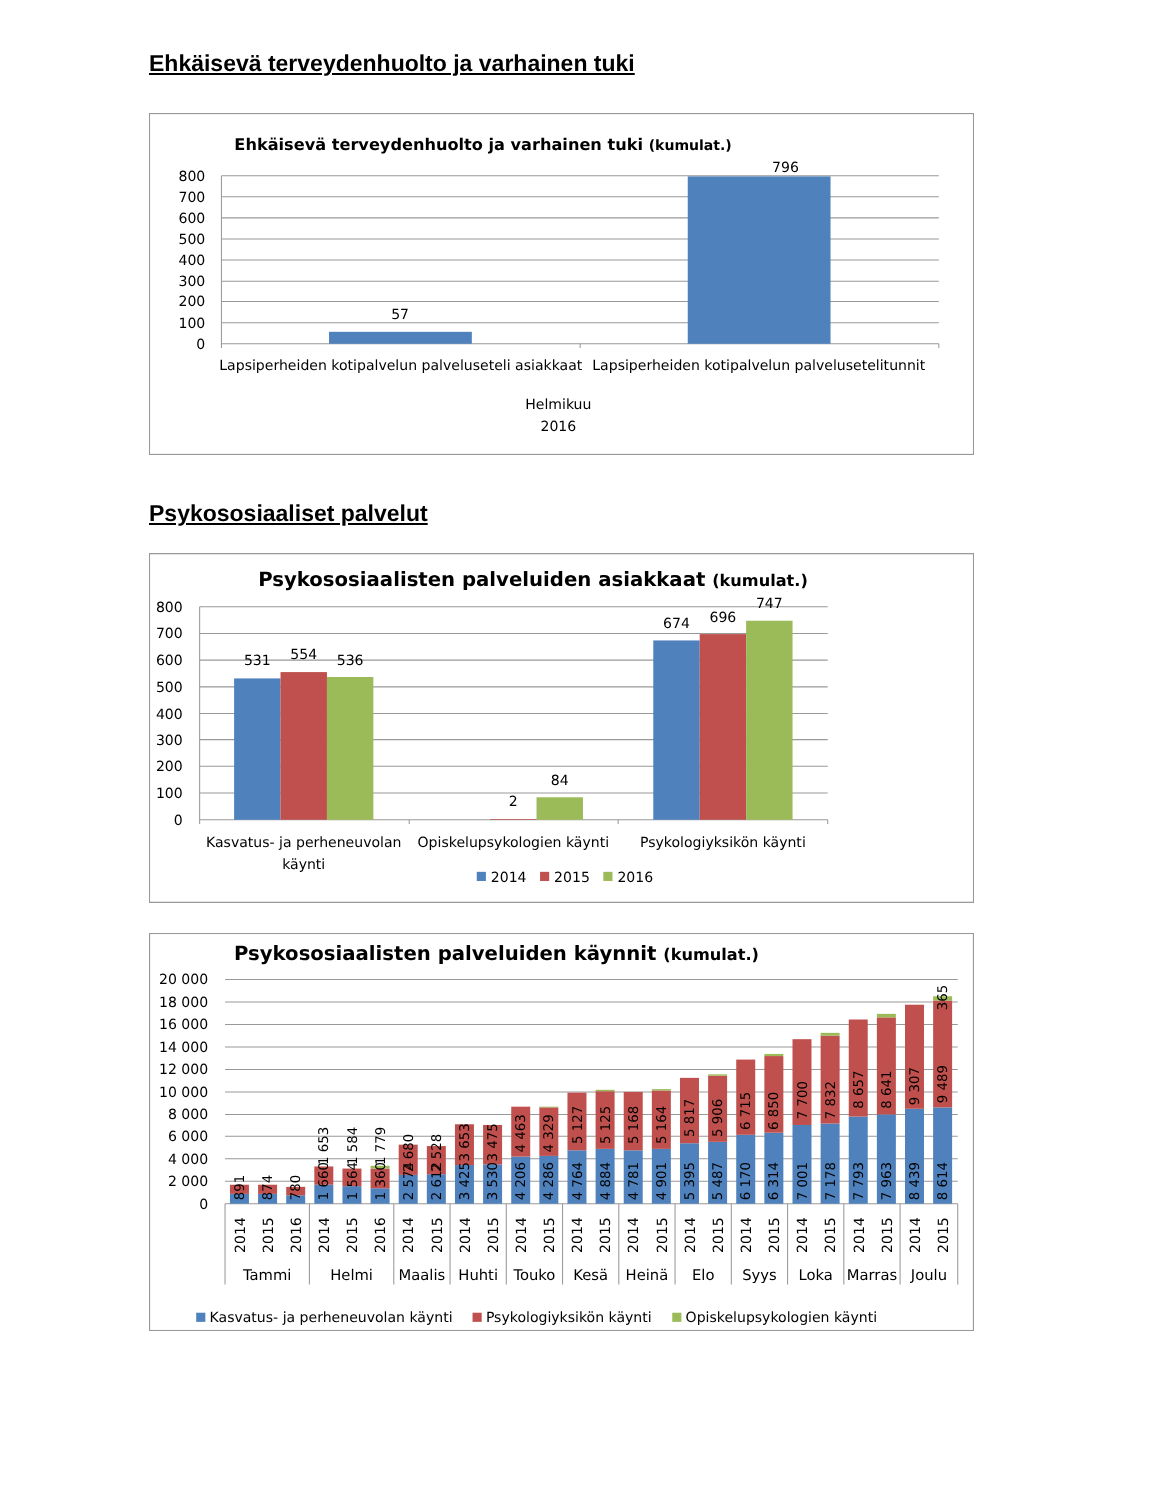Ehkäisevä terveydenhuolto ja varhainen tuki
Ehkäisevä terveydenhuolto ja varhainen tuki (kumulat.)
800
700
600
500
400
300
200
100
0
57
796
Lapsiperheiden kotipalvelun palveluseteli asiakkaat
Lapsiperheiden kotipalvelun palvelusetelitunnit
Helmikuu
2016
Psykososiaaliset palvelut
Psykososiaalisten palveluiden asiakkaat (kumulat.)
800
700
600
500
400
300
200
100
0
531
554
536
2
84
674
696
747
Kasvatus- ja perheneuvolan
käynti
Opiskelupsykologien käynti
Psykologiyksikön käynti
2014
2015
2016
Psykososiaalisten palveluiden käynnit (kumulat.)
20 000
18 000
16 000
14 000
12 000
10 000
8 000
6 000
4 000
2 000
0
891
874
780
1 660
1 653
1 564
1 584
1 360
1 779
2 574
2 680
2 612
2 528
3 425
3 653
3 530
3 475
4 206
4 463
4 286
4 329
4 764
5 127
4 884
5 125
4 781
5 168
4 901
5 164
5 395
5 817
5 487
5 906
6 170
6 715
6 314
6 850
7 001
7 700
7 178
7 832
7 793
8 657
7 963
8 641
8 439
9 307
8 614
9 489
365
2014
2015
2016
2014
2015
2016
2014
2015
2014
2015
2014
2015
2014
2015
2014
2015
2014
2015
2014
2015
2014
2015
2014
2015
2014
2015
Tammi
Helmi
Maalis
Huhti
Touko
Kesä
Heinä
Elo
Syys
Loka
Marras
Joulu
Kasvatus- ja perheneuvolan käynti
Psykologiyksikön käynti
Opiskelupsykologien käynti